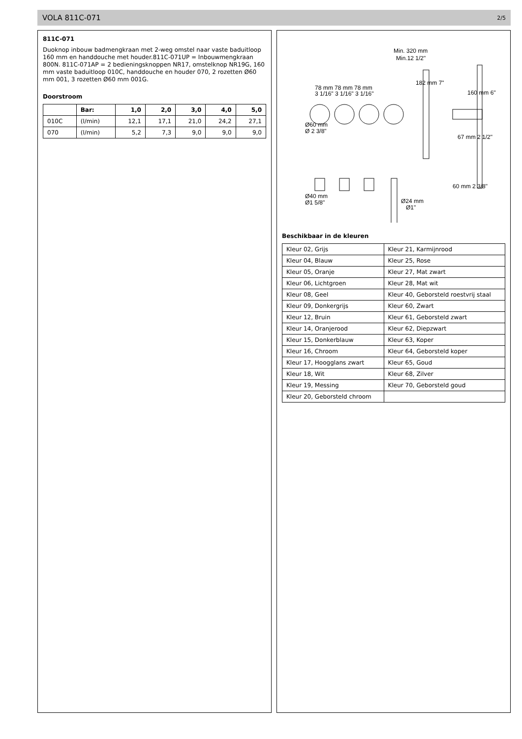VOLA 811C-071 2/5
811C-071
Duoknop inbouw badmengkraan met 2-weg omstel naar vaste baduitloop 160 mm en handdouche met houder.811C-071UP = Inbouwmengkraan 800N. 811C-071AP = 2 bedieningsknoppen NR17, omstelknop NR19G, 160 mm vaste baduitloop 010C, handdouche en houder 070, 2 rozetten Ø60 mm 001, 3 rozetten Ø60 mm 001G.
Doorstroom
| | Bar: | 1,0 | 2,0 | 3,0 | 4,0 | 5,0 |
| --- | --- | --- | --- | --- | --- | --- |
| 010C | (l/min) | 12,1 | 17,1 | 21,0 | 24,2 | 27,1 |
| 070 | (l/min) | 5,2 | 7,3 | 9,0 | 9,0 | 9,0 |
Min. 320 mm
Min.12 1/2"
78 mm 78 mm 78 mm
3 1/16" 3 1/16" 3 1/16"
Ø60 mm
Ø 2 3/8"
182 mm 7"
160 mm 6"
67 mm 2 1/2"
Ø40 mm
Ø1 5/8"
Ø24 mm
Ø1"
60 mm 2 3/8"
Beschikbaar in de kleuren
| Kleur 02, Grijs | Kleur 21, Karmijnrood |
| Kleur 04, Blauw | Kleur 25, Rose |
| Kleur 05, Oranje | Kleur 27, Mat zwart |
| Kleur 06, Lichtgroen | Kleur 28, Mat wit |
| Kleur 08, Geel | Kleur 40, Geborsteld roestvrij staal |
| Kleur 09, Donkergrijs | Kleur 60, Zwart |
| Kleur 12, Bruin | Kleur 61, Geborsteld zwart |
| Kleur 14, Oranjerood | Kleur 62, Diepzwart |
| Kleur 15, Donkerblauw | Kleur 63, Koper |
| Kleur 16, Chroom | Kleur 64, Geborsteld koper |
| Kleur 17, Hoogglans zwart | Kleur 65, Goud |
| Kleur 18, Wit | Kleur 68, Zilver |
| Kleur 19, Messing | Kleur 70, Geborsteld goud |
| Kleur 20, Geborsteld chroom | |